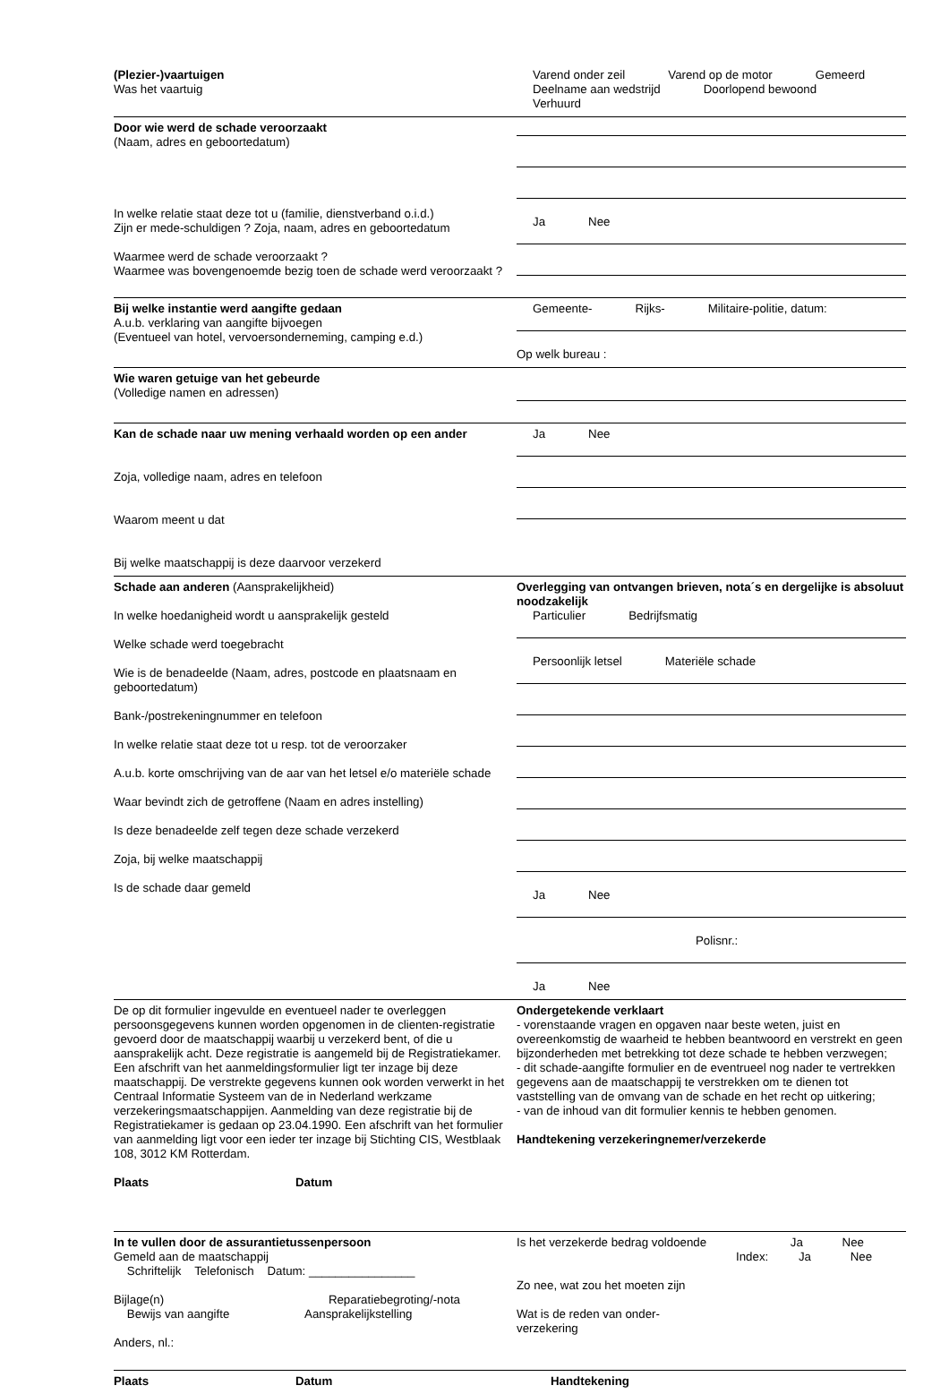(Plezier-)vaartuigen
Was het vaartuig
Varend onder zeil Varend op de motor Gemeerd
Deelname aan wedstrijd Doorlopend bewoond Verhuurd
Door wie werd de schade veroorzaakt
(Naam, adres en geboortedatum)
In welke relatie staat deze tot u (familie, dienstverband o.i.d.)
Zijn er mede-schuldigen ? Zoja, naam, adres en geboortedatum
Waarmee werd de schade veroorzaakt ?
Waarmee was bovengenoemde bezig toen de schade werd veroorzaakt ?
Ja Nee
Bij welke instantie werd aangifte gedaan
A.u.b. verklaring van aangifte bijvoegen
(Eventueel van hotel, vervoersonderneming, camping e.d.)
Gemeente- Rijks- Militaire-politie, datum:
Op welk bureau :
Wie waren getuige van het gebeurde
(Volledige namen en adressen)
Kan de schade naar uw mening verhaald worden op een ander
Zoja, volledige naam, adres en telefoon
Waarom meent u dat
Bij welke maatschappij is deze daarvoor verzekerd
Ja Nee
Schade aan anderen (Aansprakelijkheid)
In welke hoedanigheid wordt u aansprakelijk gesteld
Welke schade werd toegebracht
Wie is de benadeelde (Naam, adres, postcode en plaatsnaam en geboortedatum)
Bank-/postrekeningnummer en telefoon
In welke relatie staat deze tot u resp. tot de veroorzaker
A.u.b. korte omschrijving van de aar van het letsel e/o materiële schade
Waar bevindt zich de getroffene (Naam en adres instelling)
Is deze benadeelde zelf tegen deze schade verzekerd
Zoja, bij welke maatschappij
Is de schade daar gemeld
Overlegging van ontvangen brieven, nota´s en dergelijke is absoluut noodzakelijk
Particulier Bedrijfsmatig
Persoonlijk letsel Materiële schade
Ja Nee
Polisnr.:
Ja Nee
De op dit formulier ingevulde en eventueel nader te overleggen persoonsgegevens kunnen worden opgenomen in de clienten-registratie gevoerd door de maatschappij waarbij u verzekerd bent, of die u aansprakelijk acht. Deze registratie is aangemeld bij de Registratiekamer. Een afschrift van het aanmeldingsformulier ligt ter inzage bij deze maatschappij. De verstrekte gegevens kunnen ook worden verwerkt in het Centraal Informatie Systeem van de in Nederland werkzame verzekeringsmaatschappijen. Aanmelding van deze registratie bij de Registratiekamer is gedaan op 23.04.1990. Een afschrift van het formulier van aanmelding ligt voor een ieder ter inzage bij Stichting CIS, Westblaak 108, 3012 KM Rotterdam.
Plaats Datum
Ondergetekende verklaart
- vorenstaande vragen en opgaven naar beste weten, juist en overeenkomstig de waarheid te hebben beantwoord en verstrekt en geen bijzonderheden met betrekking tot deze schade te hebben verzwegen;
- dit schade-aangifte formulier en de eventrueel nog nader te vertrekken gegevens aan de maatschappij te verstrekken om te dienen tot vaststelling van de omvang van de schade en het recht op uitkering;
- van de inhoud van dit formulier kennis te hebben genomen.
Handtekening verzekeringnemer/verzekerde
In te vullen door de assurantietussenpersoon
Gemeld aan de maatschappij
Schriftelijk Telefonisch Datum: ________________
Bijlage(n) Reparatiebegroting/-nota
Bewijs van aangifte Aansprakelijkstelling
Anders, nl.:
Is het verzekerde bedrag voldoende Ja Nee
Index: Ja Nee
Zo nee, wat zou het moeten zijn
Wat is de reden van onder-
verzekering
Plaats Datum Handtekening